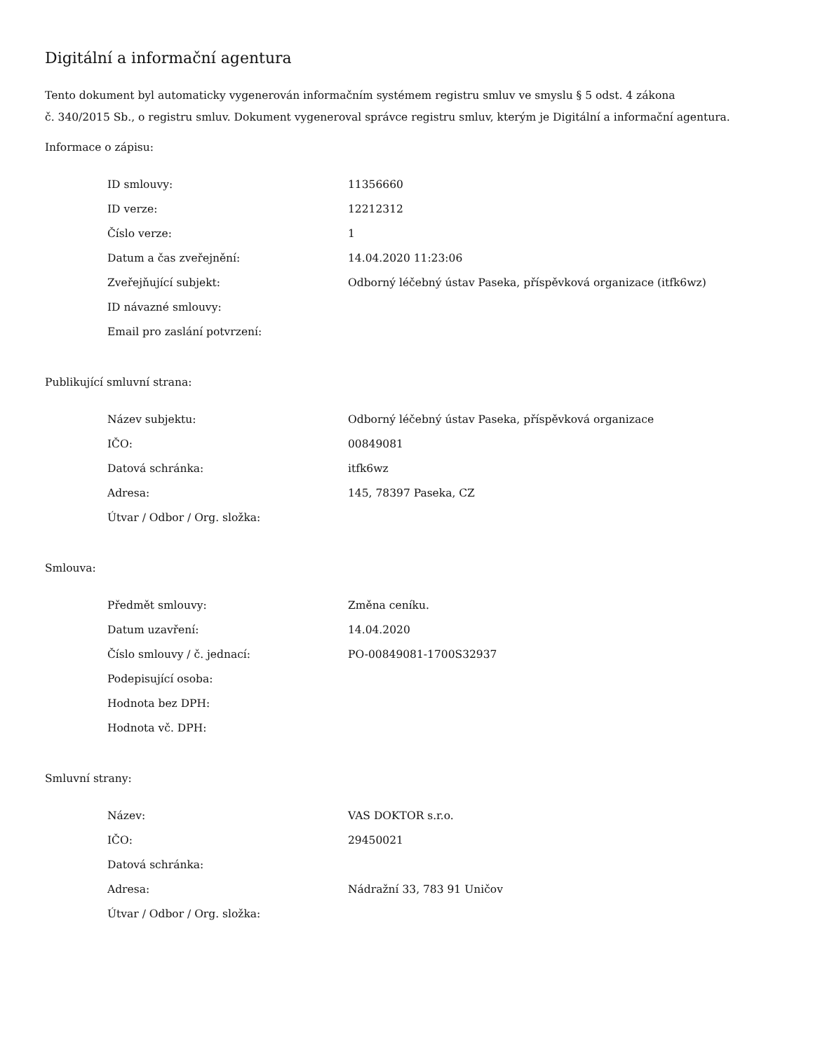Digitální a informační agentura
Tento dokument byl automaticky vygenerován informačním systémem registru smluv ve smyslu § 5 odst. 4 zákona
č. 340/2015 Sb., o registru smluv. Dokument vygeneroval správce registru smluv, kterým je Digitální a informační agentura.
Informace o zápisu:
| ID smlouvy: | 11356660 |
| ID verze: | 12212312 |
| Číslo verze: | 1 |
| Datum a čas zveřejnění: | 14.04.2020 11:23:06 |
| Zveřejňující subjekt: | Odborný léčebný ústav Paseka, příspěvková organizace (itfk6wz) |
| ID návazné smlouvy: | |
| Email pro zaslání potvrzení: | |
Publikující smluvní strana:
| Název subjektu: | Odborný léčebný ústav Paseka, příspěvková organizace |
| IČO: | 00849081 |
| Datová schránka: | itfk6wz |
| Adresa: | 145, 78397 Paseka, CZ |
| Útvar / Odbor / Org. složka: | |
Smlouva:
| Předmět smlouvy: | Změna ceníku. |
| Datum uzavření: | 14.04.2020 |
| Číslo smlouvy / č. jednací: | PO-00849081-1700S32937 |
| Podepisující osoba: | |
| Hodnota bez DPH: | |
| Hodnota vč. DPH: | |
Smluvní strany:
| Název: | VAS DOKTOR s.r.o. |
| IČO: | 29450021 |
| Datová schránka: | |
| Adresa: | Nádražní 33, 783 91 Uničov |
| Útvar / Odbor / Org. složka: | |